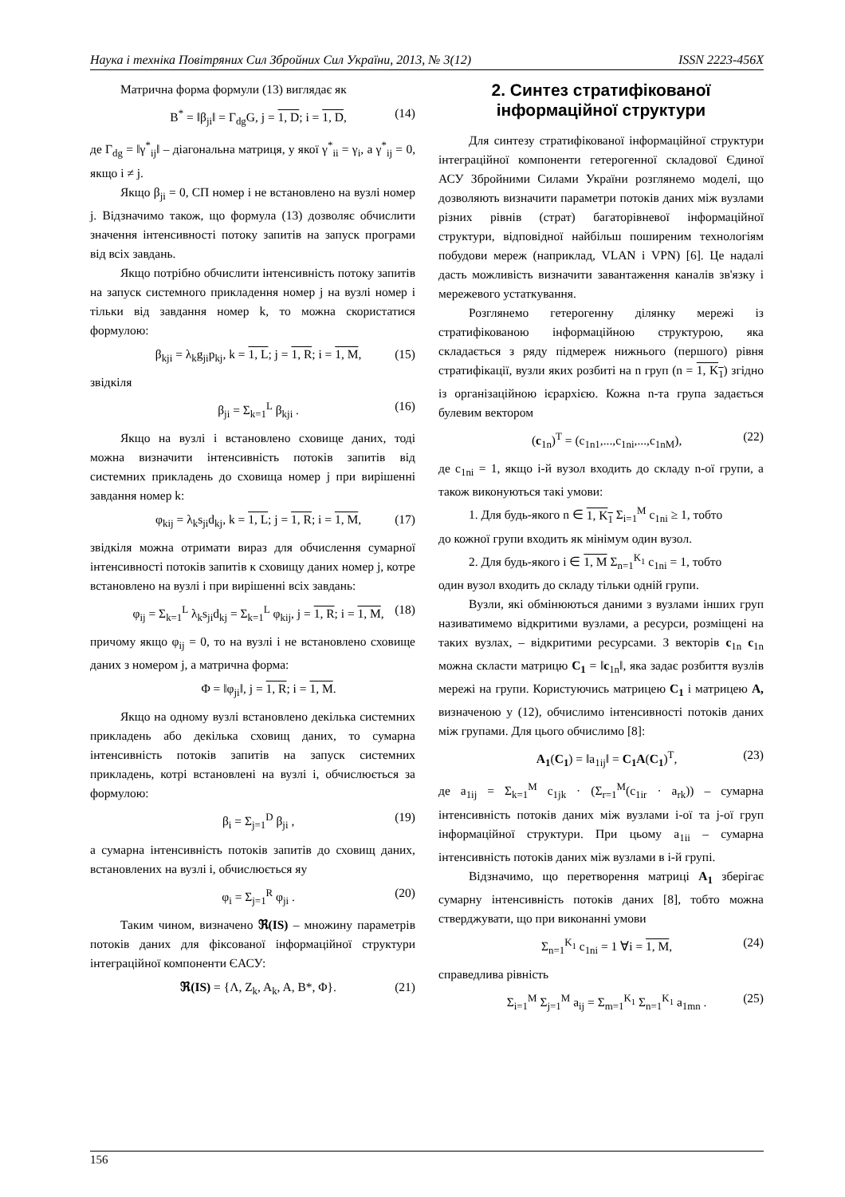Наука і техніка Повітряних Сил Збройних Сил України, 2013, № 3(12) ISSN 2223-456X
Матрична форма формули (13) виглядає як
B<sup>*</sup> = ‖β<sub>ji</sub>‖ = Γ<sub>dg</sub>G, j = 1, D; i = 1, D, (14)
де Γ<sub>dg</sub> = ‖γ<sup>*</sup><sub>ij</sub>‖ – діагональна матриця, у якої γ<sup>*</sup><sub>ii</sub> = γ<sub>i</sub>, а γ<sup>*</sup><sub>ij</sub> = 0, якщо i ≠ j.
Якщо β<sub>ji</sub> = 0, СП номер i не встановлено на вузлі номер j. Відзначимо також, що формула (13) дозволяє обчислити значення інтенсивності потоку запитів на запуск програми від всіх завдань.
Якщо потрібно обчислити інтенсивність потоку запитів на запуск системного прикладення номер j на вузлі номер i тільки від завдання номер k, то можна скористатися формулою:
β<sub>kji</sub> = λ<sub>k</sub>g<sub>ji</sub>p<sub>kj</sub>, k = 1, L; j = 1, R; i = 1, M, (15)
звідкіля
β<sub>ji</sub> = Σ<sub>k=1</sub><sup>L</sup> β<sub>kji</sub> . (16)
Якщо на вузлі i встановлено сховище даних, тоді можна визначити інтенсивність потоків запитів від системних прикладень до сховища номер j при вирішенні завдання номер k:
φ<sub>kij</sub> = λ<sub>k</sub>s<sub>ji</sub>d<sub>kj</sub>, k = 1, L; j = 1, R; i = 1, M, (17)
звідкіля можна отримати вираз для обчислення сумарної інтенсивності потоків запитів к сховищу даних номер j, котре встановлено на вузлі i при вирішенні всіх завдань:
φ<sub>ij</sub> = Σ<sub>k=1</sub><sup>L</sup> λ<sub>k</sub>s<sub>ji</sub>d<sub>kj</sub> = Σ<sub>k=1</sub><sup>L</sup> φ<sub>kij</sub>, j = 1, R; i = 1, M, (18)
причому якщо φ<sub>ij</sub> = 0, то на вузлі i не встановлено сховище даних з номером j, а матрична форма:
Φ = ‖φ<sub>ji</sub>‖, j = 1, R; i = 1, M.
Якщо на одному вузлі встановлено декілька системних прикладень або декілька сховищ даних, то сумарна інтенсивність потоків запитів на запуск системних прикладень, котрі встановлені на вузлі i, обчислюється за формулою:
β<sub>i</sub> = Σ<sub>j=1</sub><sup>D</sup> β<sub>ji</sub> , (19)
а сумарна інтенсивність потоків запитів до сховищ даних, встановлених на вузлі i, обчислюється яу
φ<sub>i</sub> = Σ<sub>j=1</sub><sup>R</sup> φ<sub>ji</sub> . (20)
Таким чином, визначено ℜ(IS) – множину параметрів потоків даних для фіксованої інформаційної структури інтеграційної компоненти ЄАСУ:
ℜ(IS) = {Λ, Z<sub>k</sub>, A<sub>k</sub>, A, B*, Φ}. (21)
2. Синтез стратифікованої інформаційної структури
Для синтезу стратифікованої інформаційної структури інтеграційної компоненти гетерогенної складової Єдиної АСУ Збройними Силами України розглянемо моделі, що дозволяють визначити параметри потоків даних між вузлами різних рівнів (страт) багаторівневої інформаційної структури, відповідної найбільш поширеним технологіям побудови мереж (наприклад, VLAN і VPN) [6]. Це надалі дасть можливість визначити завантаження каналів зв'язку і мережевого устаткування.
Розглянемо гетерогенну ділянку мережі із стратифікованою інформаційною структурою, яка складається з ряду підмереж нижнього (першого) рівня стратифікації, вузли яких розбиті на n груп (n = 1, K<sub>1</sub>) згідно із організаційною ієрархією. Кожна n-та група задається булевим вектором
(c<sub>1n</sub>)<sup>T</sup> = (c<sub>1n1</sub>,...,c<sub>1ni</sub>,...,c<sub>1nM</sub>), (22)
де c<sub>1ni</sub> = 1, якщо i-й вузол входить до складу n-ої групи, а також виконуються такі умови:
1. Для будь-якого n ∈ 1, K<sub>1</sub> Σ<sub>i=1</sub><sup>M</sup> c<sub>1ni</sub> ≥ 1, тобто
до кожної групи входить як мінімум один вузол.
2. Для будь-якого i ∈ 1, M Σ<sub>n=1</sub><sup>K<sub>1</sub></sup> c<sub>1ni</sub> = 1, тобто
один вузол входить до складу тільки одній групи.
Вузли, які обмінюються даними з вузлами інших груп називатимемо відкритими вузлами, а ресурси, розміщені на таких вузлах, – відкритими ресурсами. З векторів c<sub>1n</sub> c<sub>1n</sub> можна скласти матрицю C<sub>1</sub> = ‖c<sub>1n</sub>‖, яка задає розбиття вузлів мережі на групи. Користуючись матрицею C<sub>1</sub> і матрицею A, визначеною у (12), обчислимо інтенсивності потоків даних між групами. Для цього обчислимо [8]:
A<sub>1</sub>(C<sub>1</sub>) = ‖a<sub>1ij</sub>‖ = C<sub>1</sub>A(C<sub>1</sub>)<sup>T</sup>, (23)
де a<sub>1ij</sub> = Σ<sub>k=1</sub><sup>M</sup> c<sub>1jk</sub> · (Σ<sub>r=1</sub><sup>M</sup>(c<sub>1ir</sub> · a<sub>rk</sub>)) – сумарна інтенсивність потоків даних між вузлами i-ої та j-ої груп інформаційної структури. При цьому a<sub>1ii</sub> – сумарна інтенсивність потоків даних між вузлами в i-й групі.
Відзначимо, що перетворення матриці A<sub>1</sub> зберігає сумарну інтенсивність потоків даних [8], тобто можна стверджувати, що при виконанні умови
Σ<sub>n=1</sub><sup>K<sub>1</sub></sup> c<sub>1ni</sub> = 1 ∀i = 1, M, (24)
справедлива рівність
Σ<sub>i=1</sub><sup>M</sup> Σ<sub>j=1</sub><sup>M</sup> a<sub>ij</sub> = Σ<sub>m=1</sub><sup>K<sub>1</sub></sup> Σ<sub>n=1</sub><sup>K<sub>1</sub></sup> a<sub>1mn</sub> . (25)
156